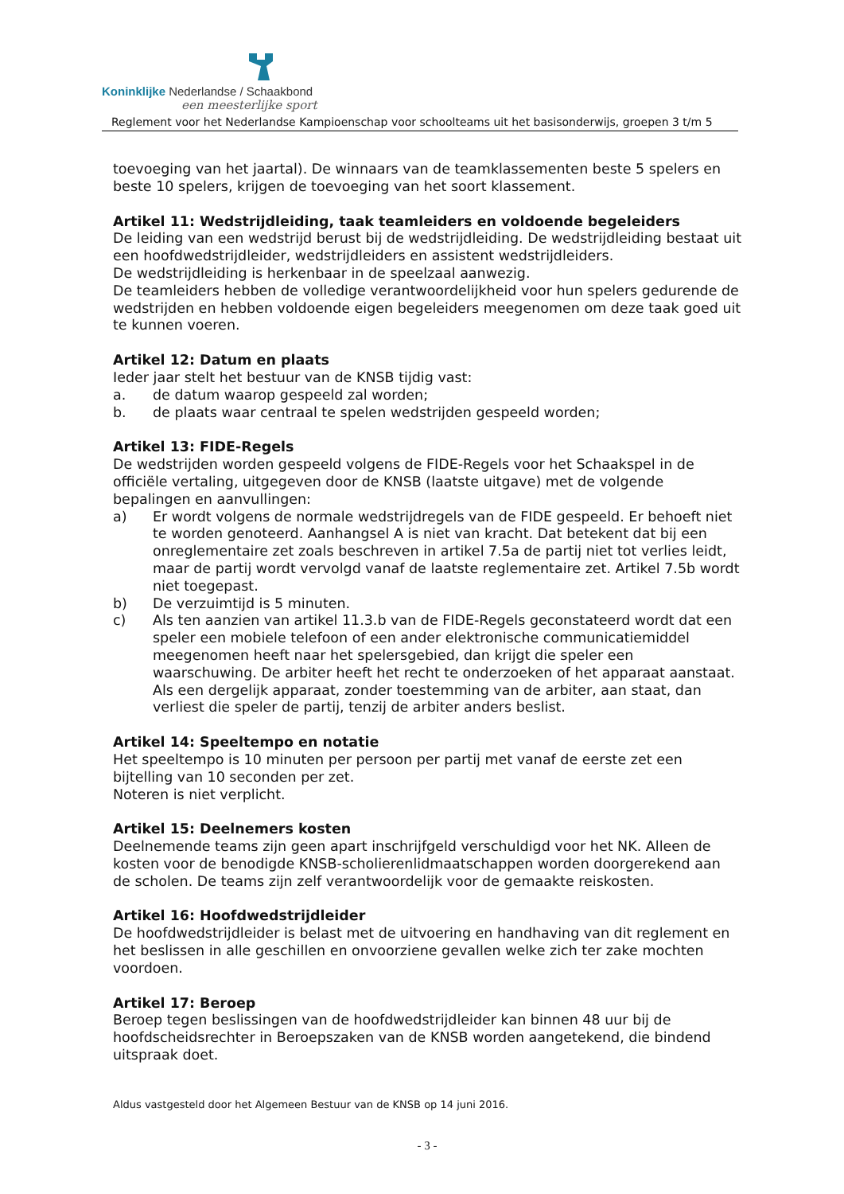Koninklijke Nederlandse / Schaakbond
een meesterlijke sport
Reglement voor het Nederlandse Kampioenschap voor schoolteams uit het basisonderwijs, groepen 3 t/m 5
toevoeging van het jaartal). De winnaars van de teamklassementen beste 5 spelers en beste 10 spelers, krijgen de toevoeging van het soort klassement.
Artikel 11: Wedstrijdleiding, taak teamleiders en voldoende begeleiders
De leiding van een wedstrijd berust bij de wedstrijdleiding. De wedstrijdleiding bestaat uit een hoofdwedstrijdleider, wedstrijdleiders en assistent wedstrijdleiders.
De wedstrijdleiding is herkenbaar in de speelzaal aanwezig.
De teamleiders hebben de volledige verantwoordelijkheid voor hun spelers gedurende de wedstrijden en hebben voldoende eigen begeleiders meegenomen om deze taak goed uit te kunnen voeren.
Artikel 12: Datum en plaats
Ieder jaar stelt het bestuur van de KNSB tijdig vast:
a. de datum waarop gespeeld zal worden;
b. de plaats waar centraal te spelen wedstrijden gespeeld worden;
Artikel 13: FIDE-Regels
De wedstrijden worden gespeeld volgens de FIDE-Regels voor het Schaakspel in de officiële vertaling, uitgegeven door de KNSB (laatste uitgave) met de volgende bepalingen en aanvullingen:
a) Er wordt volgens de normale wedstrijdregels van de FIDE gespeeld. Er behoeft niet te worden genoteerd. Aanhangsel A is niet van kracht. Dat betekent dat bij een onreglementaire zet zoals beschreven in artikel 7.5a de partij niet tot verlies leidt, maar de partij wordt vervolgd vanaf de laatste reglementaire zet. Artikel 7.5b wordt niet toegepast.
b) De verzuimtijd is 5 minuten.
c) Als ten aanzien van artikel 11.3.b van de FIDE-Regels geconstateerd wordt dat een speler een mobiele telefoon of een ander elektronische communicatiemiddel meegenomen heeft naar het spelersgebied, dan krijgt die speler een waarschuwing. De arbiter heeft het recht te onderzoeken of het apparaat aanstaat. Als een dergelijk apparaat, zonder toestemming van de arbiter, aan staat, dan verliest die speler de partij, tenzij de arbiter anders beslist.
Artikel 14: Speeltempo en notatie
Het speeltempo is 10 minuten per persoon per partij met vanaf de eerste zet een bijtelling van 10 seconden per zet.
Noteren is niet verplicht.
Artikel 15: Deelnemers kosten
Deelnemende teams zijn geen apart inschrijfgeld verschuldigd voor het NK. Alleen de kosten voor de benodigde KNSB-scholierenlidmaatschappen worden doorgerekend aan de scholen. De teams zijn zelf verantwoordelijk voor de gemaakte reiskosten.
Artikel 16: Hoofdwedstrijdleider
De hoofdwedstrijdleider is belast met de uitvoering en handhaving van dit reglement en het beslissen in alle geschillen en onvoorziene gevallen welke zich ter zake mochten voordoen.
Artikel 17: Beroep
Beroep tegen beslissingen van de hoofdwedstrijdleider kan binnen 48 uur bij de hoofdscheidsrechter in Beroepszaken van de KNSB worden aangetekend, die bindend uitspraak doet.
Aldus vastgesteld door het Algemeen Bestuur van de KNSB op 14 juni 2016.
- 3 -